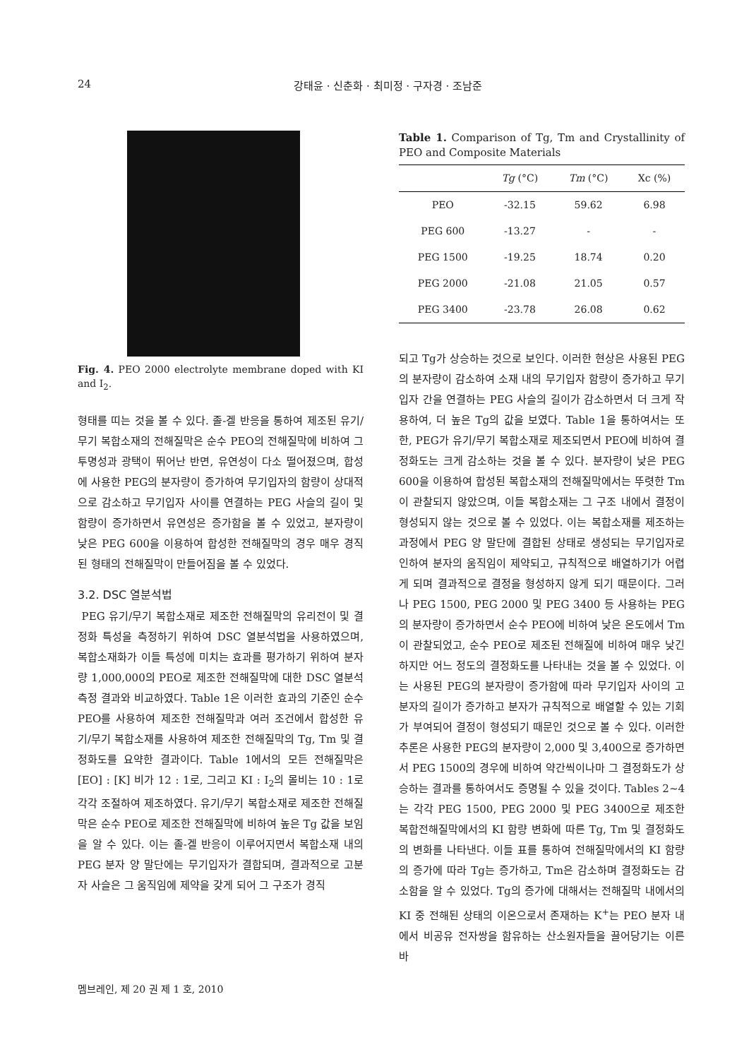24 강태윤 · 신춘화 · 최미정 · 구자경 · 조남준
Fig. 4. PEO 2000 electrolyte membrane doped with KI and I<sub>2</sub>.
형태를 띠는 것을 볼 수 있다. 졸-겔 반응을 통하여 제조된 유기/무기 복합소재의 전해질막은 순수 PEO의 전해질막에 비하여 그 투명성과 광택이 뛰어난 반면, 유연성이 다소 떨어졌으며, 합성에 사용한 PEG의 분자량이 증가하여 무기입자의 함량이 상대적으로 감소하고 무기입자 사이를 연결하는 PEG 사슬의 길이 및 함량이 증가하면서 유연성은 증가함을 볼 수 있었고, 분자량이 낮은 PEG 600을 이용하여 합성한 전해질막의 경우 매우 경직된 형태의 전해질막이 만들어짐을 볼 수 있었다.
3.2. DSC 열분석법
PEG 유기/무기 복합소재로 제조한 전해질막의 유리전이 및 결정화 특성을 측정하기 위하여 DSC 열분석법을 사용하였으며, 복합소재화가 이들 특성에 미치는 효과를 평가하기 위하여 분자량 1,000,000의 PEO로 제조한 전해질막에 대한 DSC 열분석 측정 결과와 비교하였다. Table 1은 이러한 효과의 기준인 순수 PEO를 사용하여 제조한 전해질막과 여러 조건에서 합성한 유기/무기 복합소재를 사용하여 제조한 전해질막의 Tg, Tm 및 결정화도를 요약한 결과이다. Table 1에서의 모든 전해질막은 [EO] : [K] 비가 12 : 1로, 그리고 KI : I<sub>2</sub>의 몰비는 10 : 1로 각각 조절하여 제조하였다. 유기/무기 복합소재로 제조한 전해질막은 순수 PEO로 제조한 전해질막에 비하여 높은 Tg 값을 보임을 알 수 있다. 이는 졸-겔 반응이 이루어지면서 복합소재 내의 PEG 분자 양 말단에는 무기입자가 결합되며, 결과적으로 고분자 사슬은 그 움직임에 제약을 갖게 되어 그 구조가 경직
Table 1. Comparison of Tg, Tm and Crystallinity of PEO and Composite Materials
| | Tg (°C) | Tm (°C) | Xc (%) |
| --- | --- | --- | --- |
| PEO | -32.15 | 59.62 | 6.98 |
| PEG 600 | -13.27 | - | - |
| PEG 1500 | -19.25 | 18.74 | 0.20 |
| PEG 2000 | -21.08 | 21.05 | 0.57 |
| PEG 3400 | -23.78 | 26.08 | 0.62 |
되고 Tg가 상승하는 것으로 보인다. 이러한 현상은 사용된 PEG의 분자량이 감소하여 소재 내의 무기입자 함량이 증가하고 무기입자 간을 연결하는 PEG 사슬의 길이가 감소하면서 더 크게 작용하여, 더 높은 Tg의 값을 보였다. Table 1을 통하여서는 또한, PEG가 유기/무기 복합소재로 제조되면서 PEO에 비하여 결정화도는 크게 감소하는 것을 볼 수 있다. 분자량이 낮은 PEG 600을 이용하여 합성된 복합소재의 전해질막에서는 뚜렷한 Tm이 관찰되지 않았으며, 이들 복합소재는 그 구조 내에서 결정이 형성되지 않는 것으로 볼 수 있었다. 이는 복합소재를 제조하는 과정에서 PEG 양 말단에 결합된 상태로 생성되는 무기입자로 인하여 분자의 움직임이 제약되고, 규칙적으로 배열하기가 어렵게 되며 결과적으로 결정을 형성하지 않게 되기 때문이다. 그러나 PEG 1500, PEG 2000 및 PEG 3400 등 사용하는 PEG의 분자량이 증가하면서 순수 PEO에 비하여 낮은 온도에서 Tm이 관찰되었고, 순수 PEO로 제조된 전해질에 비하여 매우 낮긴 하지만 어느 정도의 결정화도를 나타내는 것을 볼 수 있었다. 이는 사용된 PEG의 분자량이 증가함에 따라 무기입자 사이의 고분자의 길이가 증가하고 분자가 규칙적으로 배열할 수 있는 기회가 부여되어 결정이 형성되기 때문인 것으로 볼 수 있다. 이러한 추론은 사용한 PEG의 분자량이 2,000 및 3,400으로 증가하면서 PEG 1500의 경우에 비하여 약간씩이나마 그 결정화도가 상승하는 결과를 통하여서도 증명될 수 있을 것이다. Tables 2~4는 각각 PEG 1500, PEG 2000 및 PEG 3400으로 제조한 복합전해질막에서의 KI 함량 변화에 따른 Tg, Tm 및 결정화도의 변화를 나타낸다. 이들 표를 통하여 전해질막에서의 KI 함량의 증가에 따라 Tg는 증가하고, Tm은 감소하며 결정화도는 감소함을 알 수 있었다. Tg의 증가에 대해서는 전해질막 내에서의 KI 중 전해된 상태의 이온으로서 존재하는 K<sup>+</sup>는 PEO 분자 내에서 비공유 전자쌍을 함유하는 산소원자들을 끌어당기는 이른바
멤브레인, 제 20 권 제 1 호, 2010